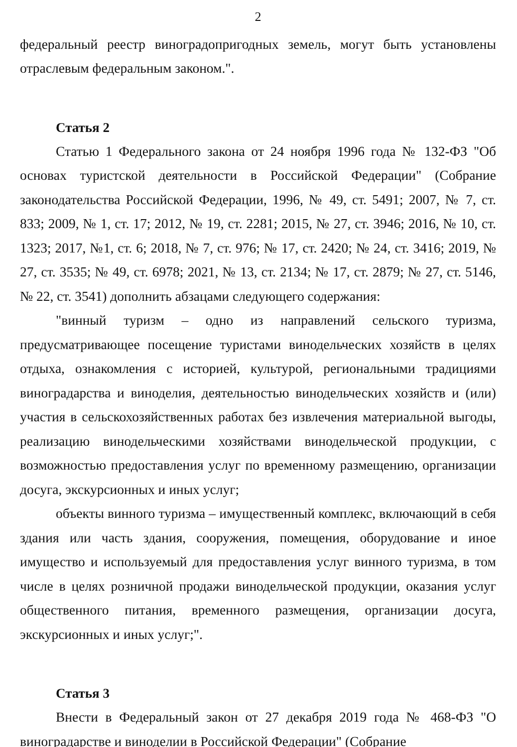2
федеральный реестр виноградопригодных земель, могут быть установлены отраслевым федеральным законом.".
Статья 2
Статью 1 Федерального закона от 24 ноября 1996 года № 132-ФЗ "Об основах туристской деятельности в Российской Федерации" (Собрание законодательства Российской Федерации, 1996, № 49, ст. 5491; 2007, № 7, ст. 833; 2009, № 1, ст. 17; 2012, № 19, ст. 2281; 2015, № 27, ст. 3946; 2016, № 10, ст. 1323; 2017, №1, ст. 6; 2018, № 7, ст. 976; № 17, ст. 2420; № 24, ст. 3416; 2019, № 27, ст. 3535; № 49, ст. 6978; 2021, № 13, ст. 2134; № 17, ст. 2879; № 27, ст. 5146, № 22, ст. 3541) дополнить абзацами следующего содержания:
"винный туризм – одно из направлений сельского туризма, предусматривающее посещение туристами винодельческих хозяйств в целях отдыха, ознакомления с историей, культурой, региональными традициями виноградарства и виноделия, деятельностью винодельческих хозяйств и (или) участия в сельскохозяйственных работах без извлечения материальной выгоды, реализацию винодельческими хозяйствами винодельческой продукции, с возможностью предоставления услуг по временному размещению, организации досуга, экскурсионных и иных услуг;
объекты винного туризма – имущественный комплекс, включающий в себя здания или часть здания, сооружения, помещения, оборудование и иное имущество и используемый для предоставления услуг винного туризма, в том числе в целях розничной продажи винодельческой продукции, оказания услуг общественного питания, временного размещения, организации досуга, экскурсионных и иных услуг;".
Статья 3
Внести в Федеральный закон от 27 декабря 2019 года № 468-ФЗ "О виноградарстве и виноделии в Российской Федерации" (Собрание